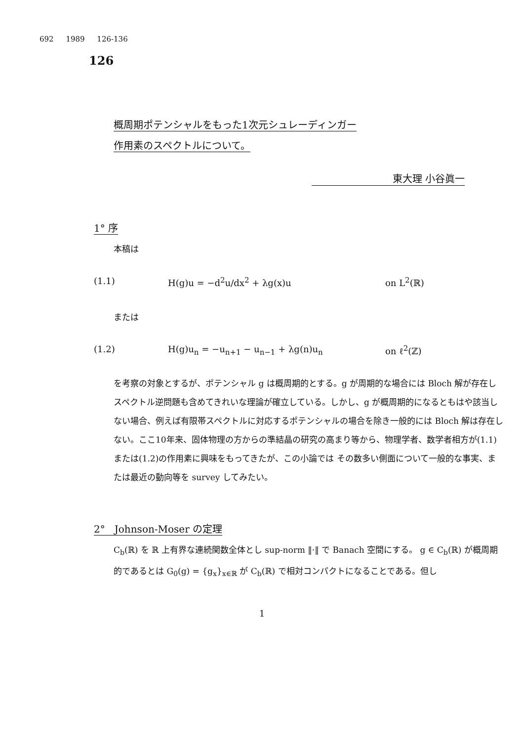692 1989 126-136
126
概周期ポテンシャルをもった1次元シュレーディンガー
作用素のスペクトルについて。
東大理 小谷眞一
1° 序
本稿は
(1.1) H(g)u = −d<sup>2</sup>u/dx<sup>2</sup> + λg(x)u on L<sup>2</sup>(ℝ)
または
(1.2) H(g)u<sub>n</sub> = −u<sub>n+1</sub> − u<sub>n−1</sub> + λg(n)u<sub>n</sub> on ℓ<sup>2</sup>(ℤ)
を考察の対象とするが、ポテンシャル g は概周期的とする。g が周期的な場合には Bloch 解が存在しスペクトル逆問題も含めてきれいな理論が確立している。しかし、g が概周期的になるともはや該当しない場合、例えば有限帯スペクトルに対応するポテンシャルの場合を除き一般的には Bloch 解は存在しない。ここ10年来、固体物理の方からの準結晶の研究の高まり等から、物理学者、数学者相方が(1.1)または(1.2)の作用素に興味をもってきたが、この小論では その数多い側面について一般的な事実、または最近の動向等を survey してみたい。
2° Johnson-Moser の定理
C<sub>b</sub>(ℝ) を ℝ 上有界な連続関数全体とし sup-norm ‖·‖ で Banach 空間にする。 g ∈ C<sub>b</sub>(ℝ) が概周期的であるとは G<sub>0</sub>(g) = {g<sub>x</sub>}<sub>x∈ℝ</sub> が C<sub>b</sub>(ℝ) で相対コンパクトになることである。但し
1